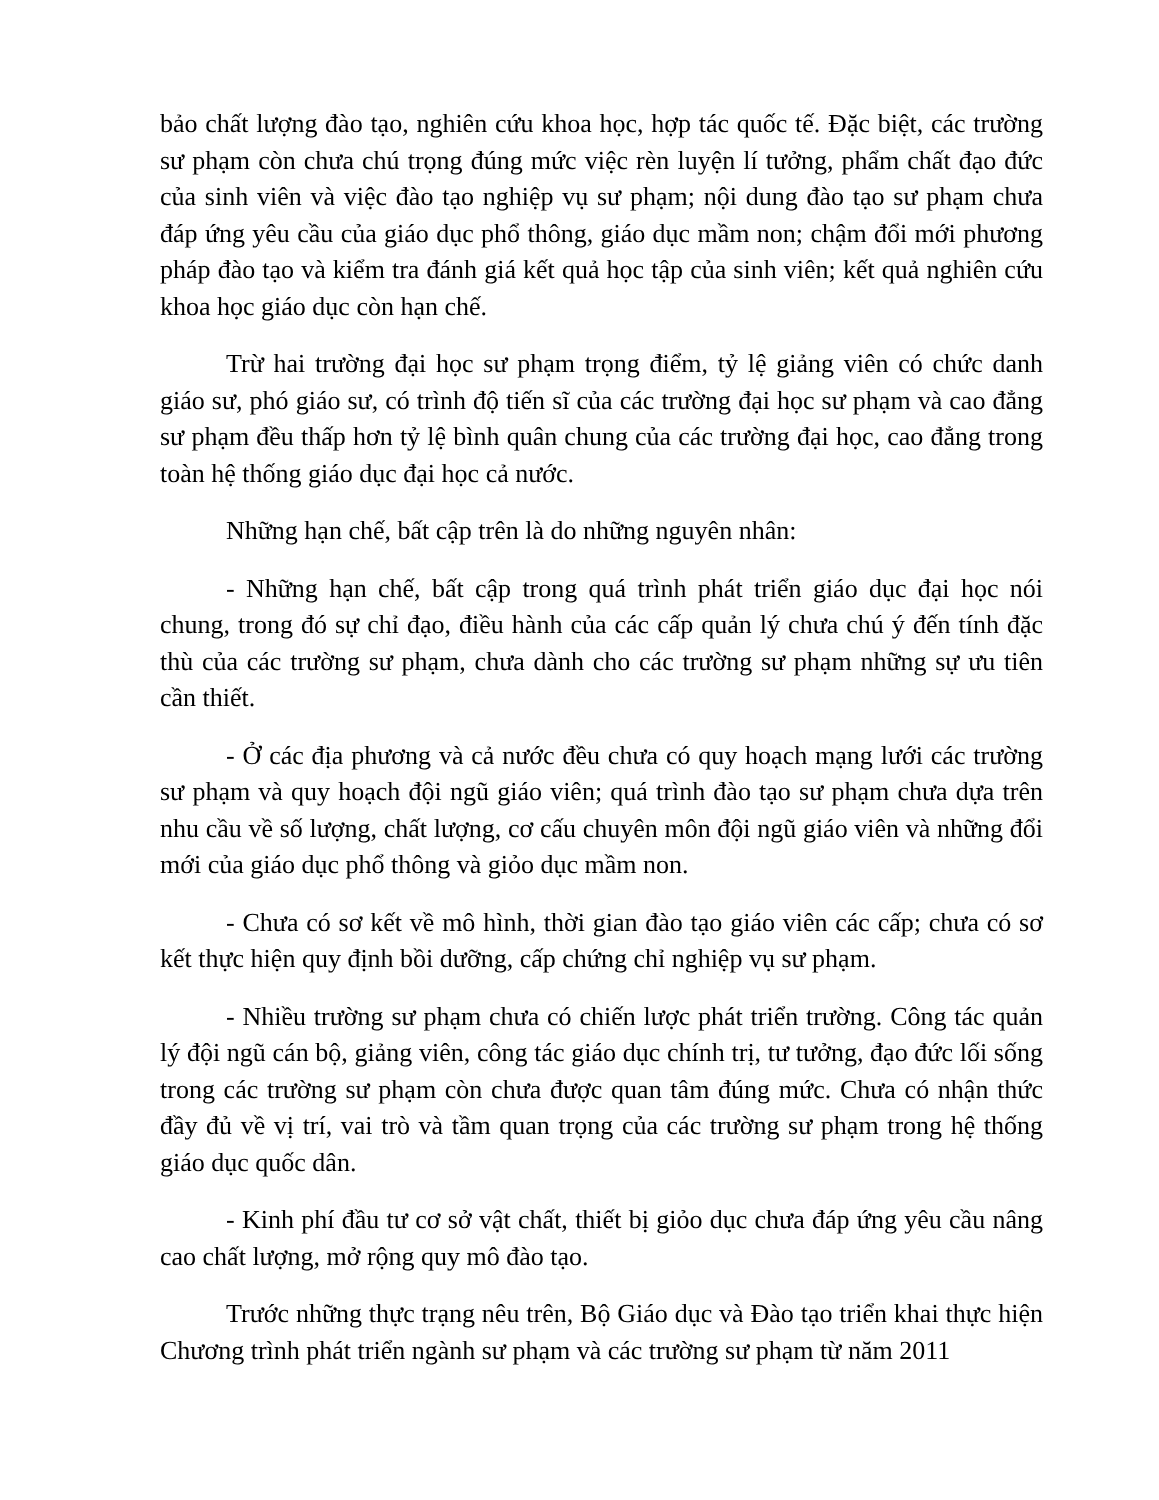bảo chất lượng đào tạo, nghiên cứu khoa học, hợp tác quốc tế. Đặc biệt, các trường sư phạm còn chưa chú trọng đúng mức việc rèn luyện lí tưởng, phẩm chất đạo đức của sinh viên và việc đào tạo nghiệp vụ sư phạm; nội dung đào tạo sư phạm chưa đáp ứng yêu cầu của giáo dục phổ thông, giáo dục mầm non; chậm đổi mới phương pháp đào tạo và kiểm tra đánh giá kết quả học tập của sinh viên; kết quả nghiên cứu khoa học giáo dục còn hạn chế.
Trừ hai trường đại học sư phạm trọng điểm, tỷ lệ giảng viên có chức danh giáo sư, phó giáo sư, có trình độ tiến sĩ của các trường đại học sư phạm và cao đẳng sư phạm đều thấp hơn tỷ lệ bình quân chung của các trường đại học, cao đẳng trong toàn hệ thống giáo dục đại học cả nước.
Những hạn chế, bất cập trên là do những nguyên nhân:
- Những hạn chế, bất cập trong quá trình phát triển giáo dục đại học nói chung, trong đó sự chỉ đạo, điều hành của các cấp quản lý chưa chú ý đến tính đặc thù của các trường sư phạm, chưa dành cho các trường sư phạm những sự ưu tiên cần thiết.
- Ở các địa phương và cả nước đều chưa có quy hoạch mạng lưới các trường sư phạm và quy hoạch đội ngũ giáo viên; quá trình đào tạo sư phạm chưa dựa trên nhu cầu về số lượng, chất lượng, cơ cấu chuyên môn đội ngũ giáo viên và những đổi mới của giáo dục phổ thông và giỏo dục mầm non.
- Chưa có sơ kết về mô hình, thời gian đào tạo giáo viên các cấp; chưa có sơ kết thực hiện quy định bồi dưỡng, cấp chứng chỉ nghiệp vụ sư phạm.
- Nhiều trường sư phạm chưa có chiến lược phát triển trường. Công tác quản lý đội ngũ cán bộ, giảng viên, công tác giáo dục chính trị, tư tưởng, đạo đức lối sống trong các trường sư phạm còn chưa được quan tâm đúng mức. Chưa có nhận thức đầy đủ về vị trí, vai trò và tầm quan trọng của các trường sư phạm trong hệ thống giáo dục quốc dân.
- Kinh phí đầu tư cơ sở vật chất, thiết bị giỏo dục chưa đáp ứng yêu cầu nâng cao chất lượng, mở rộng quy mô đào tạo.
Trước những thực trạng nêu trên, Bộ Giáo dục và Đào tạo triển khai thực hiện Chương trình phát triển ngành sư phạm và các trường sư phạm từ năm 2011